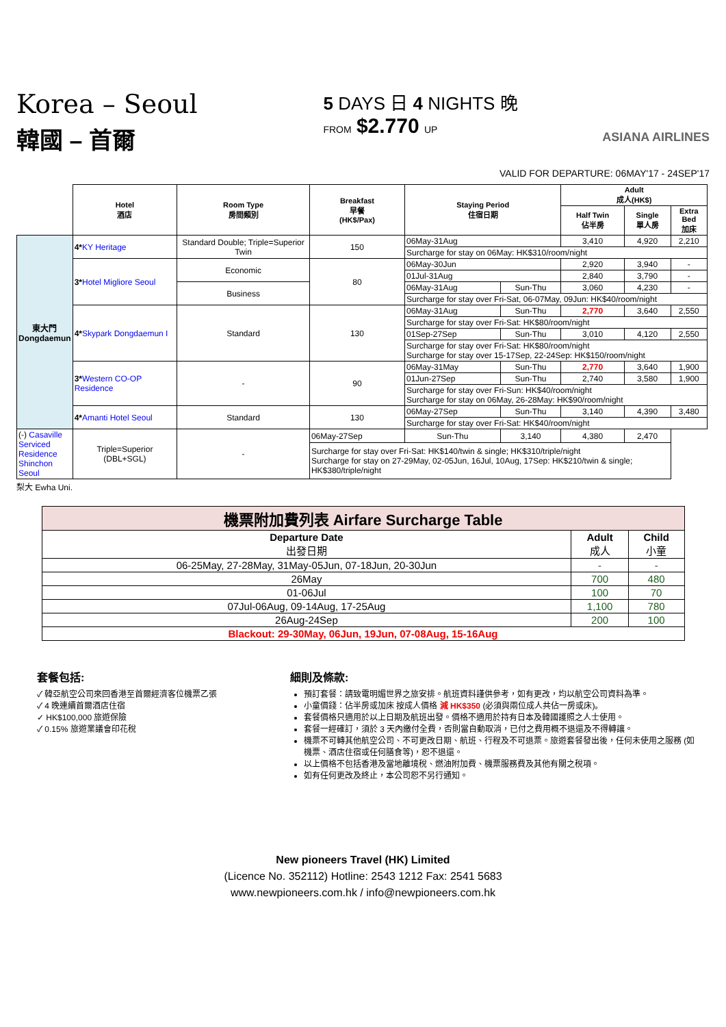Korea – Seoul
韓國 – 首爾
5 DAYS 日 4 NIGHTS 晚
FROM $2.770 UP
ASIANA AIRLINES
VALID FOR DEPARTURE: 06MAY'17 - 24SEP'17
| | Hotel 酒店 | Room Type 房間類別 | Breakfast 早餐 (HK$/Pax) | Staying Period 住宿日期 | | Adult 成人(HK$) | | | |
| | | | | | | Half Twin 佔半房 | Single 單人房 | Extra Bed 加床 | |
| 東大門 Dongdaemun | 4* KY Heritage | Standard Double; Triple=Superior Twin | 150 | 06May-31Aug | | 3,410 | 4,920 | 2,210 | |
| | | | | Surcharge for stay on 06May: HK$310/room/night | | | | | |
| | 3* Hotel Migliore Seoul | Economic | 80 | 06May-30Jun | | 2,920 | 3,940 | - | |
| | | | | 01Jul-31Aug | | 2,840 | 3,790 | - | |
| | | Business | | 06May-31Aug | Sun-Thu | 3,060 | 4,230 | - | |
| | | | | Surcharge for stay over Fri-Sat, 06-07May, 09Jun: HK$40/room/night | | | | | |
| | 4* Skypark Dongdaemun I | Standard | 130 | 06May-31Aug | Sun-Thu | 2,770 | 3,640 | 2,550 | |
| | | | | Surcharge for stay over Fri-Sat: HK$80/room/night | | | | | |
| | | | | 01Sep-27Sep | Sun-Thu | 3,010 | 4,120 | 2,550 | |
| | | | | Surcharge for stay over Fri-Sat: HK$80/room/night Surcharge for stay over 15-17Sep, 22-24Sep: HK$150/room/night | | | | | |
| | 3* Western CO-OP Residence | - | 90 | 06May-31May | Sun-Thu | 2,770 | 3,640 | 1,900 | |
| | | | | 01Jun-27Sep | Sun-Thu | 2,740 | 3,580 | 1,900 | |
| | | | | Surcharge for stay over Fri-Sun: HK$40/room/night Surcharge for stay on 06May, 26-28May: HK$90/room/night | | | | | |
| | | 4* Amanti Hotel Seoul | Standard | 130 | 06May-27Sep | Sun-Thu | 3,140 | 4,390 | 3,480 |
| | | | | | Surcharge for stay over Fri-Sat: HK$40/room/night | | | | |
| (-) Casaville Serviced Residence Shinchon Seoul | Triple=Superior (DBL+SGL) | - | 06May-27Sep | Sun-Thu | 3,140 | 4,380 | 2,470 | | |
| | | | Surcharge for stay over Fri-Sat: HK$140/twin & single; HK$310/triple/night Surcharge for stay on 27-29May, 02-05Jun, 16Jul, 10Aug, 17Sep: HK$210/twin & single; HK$380/triple/night | | | | | | |
梨大 Ewha Uni.
| 機票附加費列表 Airfare Surcharge Table | | |
| Departure Date 出發日期 | Adult 成人 | Child 小童 |
| 06-25May, 27-28May, 31May-05Jun, 07-18Jun, 20-30Jun | - | - |
| 26May | 700 | 480 |
| 01-06Jul | 100 | 70 |
| 07Jul-06Aug, 09-14Aug, 17-25Aug | 1,100 | 780 |
| 26Aug-24Sep | 200 | 100 |
| Blackout: 29-30May, 06Jun, 19Jun, 07-08Aug, 15-16Aug | | |
套餐包括:
✓ 韓亞航空公司來回香港至首爾經濟客位機票乙張
✓ 4 晚連續首爾酒店住宿
✓ HK$100,000 旅遊保險
✓ 0.15% 旅遊業議會印花稅
細則及條款:
預訂套餐：請致電明媚世界之旅安排。航班資料謹供參考，如有更改，均以航空公司資料為準。
小童價錢：佔半房或加床 按成人價格 減 HK$350 (必須與兩位成人共佔一房或床)。
套餐價格只適用於以上日期及航班出發。價格不適用於持有日本及韓國護照之人士使用。
套餐一經確訂，須於 3 天內繳付全費，否則當自動取消，已付之費用概不退還及不得轉讓。
機票不可轉其他航空公司、不可更改日期、航班、行程及不可退票。旅遊套餐發出後，任何未使用之服務 (如機票、酒店住宿或任何膳食等)，恕不退還。
以上價格不包括香港及當地離境稅、燃油附加費、機票服務費及其他有關之稅項。
如有任何更改及終止，本公司恕不另行通知。
New pioneers Travel (HK) Limited
(Licence No. 352112) Hotline: 2543 1212 Fax: 2541 5683
www.newpioneers.com.hk / info@newpioneers.com.hk